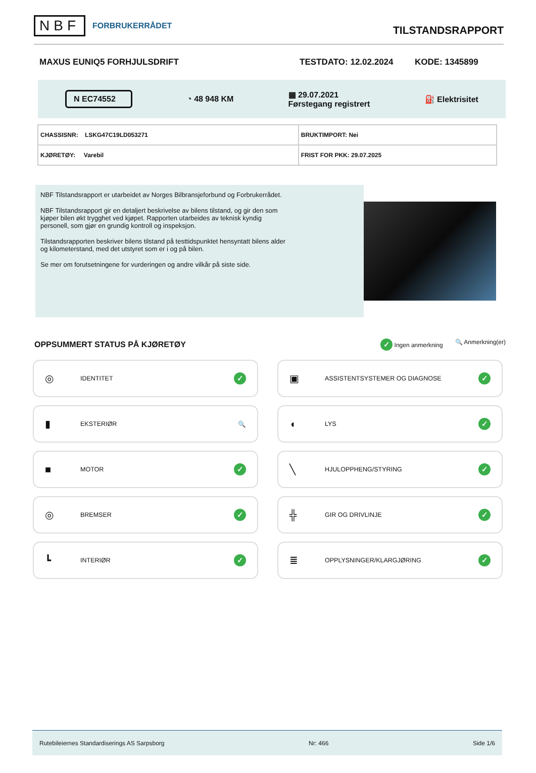NBF FORBRUKERRÅDET
TILSTANDSRAPPORT
MAXUS EUNIQ5 FORHJULSDRIFT TESTDATO: 12.02.2024 KODE: 1345899
N EC74552 ◔ 48 948 KM ▦ 29.07.2021
Førstegang registrert ⛽ Elektrisitet
| CHASSISNR: LSKG47C19LD053271 | BRUKTIMPORT: Nei |
| KJØRETØY: Varebil | FRIST FOR PKK: 29.07.2025 |
NBF Tilstandsrapport er utarbeidet av Norges Bilbransjeforbund og Forbrukerrådet.
NBF Tilstandsrapport gir en detaljert beskrivelse av bilens tilstand, og gir den som kjøper bilen økt trygghet ved kjøpet. Rapporten utarbeides av teknisk kyndig personell, som gjør en grundig kontroll og inspeksjon.
Tilstandsrapporten beskriver bilens tilstand på testtidspunktet hensyntatt bilens alder og kilometerstand, med det utstyret som er i og på bilen.
Se mer om forutsetningene for vurderingen og andre vilkår på siste side.
OPPSUMMERT STATUS PÅ KJØRETØY
✓ Ingen anmerkning 🔍 Anmerkning(er)
◎ IDENTITET ✓
▣ ASSISTENTSYSTEMER OG DIAGNOSE ✓
▮ EKSTERIØR 🔍
◖ LYS ✓
■ MOTOR ✓
╲ HJULOPPHENG/STYRING ✓
◎ BREMSER ✓
╬ GIR OG DRIVLINJE ✓
┗ INTERIØR ✓
≣ OPPLYSNINGER/KLARGJØRING ✓
Rutebileiernes Standardiserings AS Sarpsborg Nr: 466 Side 1/6